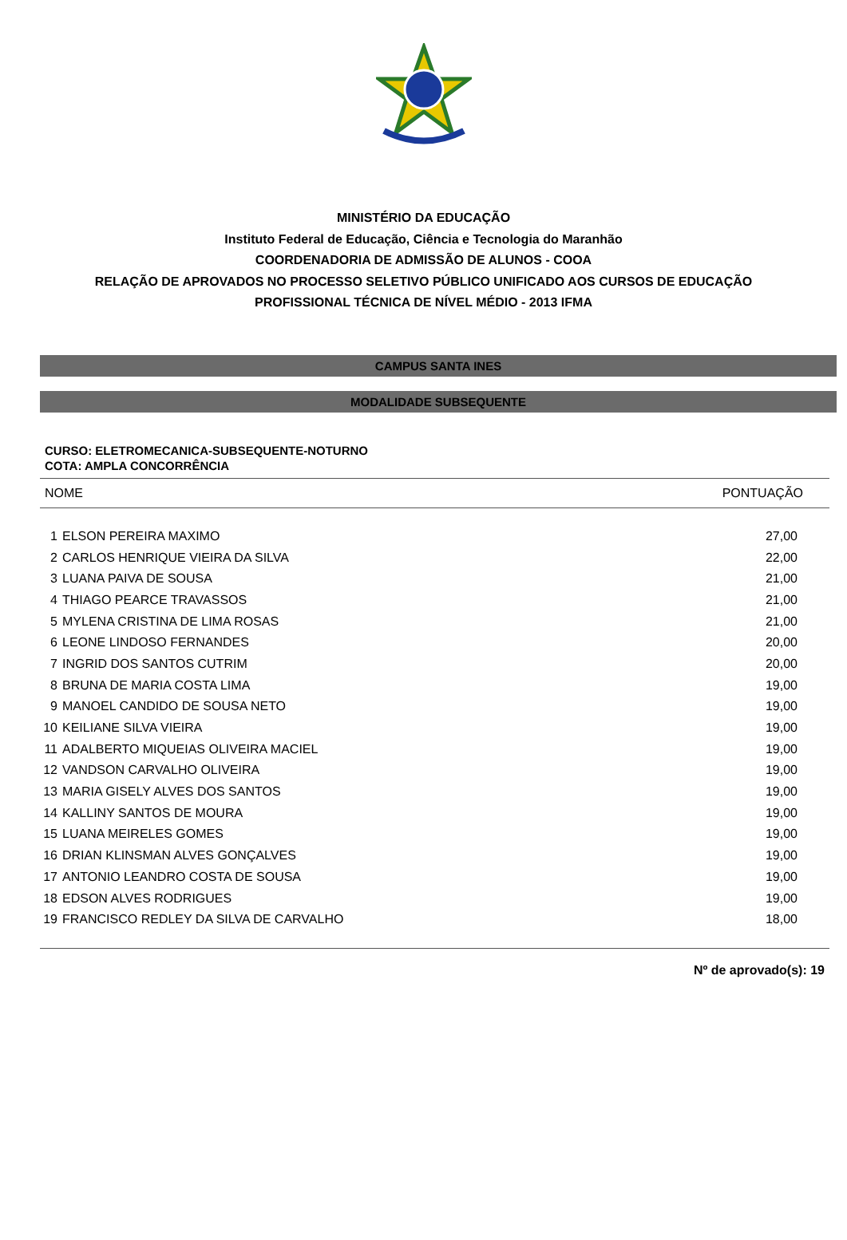MINISTÉRIO DA EDUCAÇÃO
Instituto Federal de Educação, Ciência e Tecnologia do Maranhão
COORDENADORIA DE ADMISSÃO DE ALUNOS - COOA
RELAÇÃO DE APROVADOS NO PROCESSO SELETIVO PÚBLICO UNIFICADO AOS CURSOS DE EDUCAÇÃO
PROFISSIONAL TÉCNICA DE NÍVEL MÉDIO - 2013 IFMA
CAMPUS SANTA INES
MODALIDADE SUBSEQUENTE
CURSO: ELETROMECANICA-SUBSEQUENTE-NOTURNO
COTA: AMPLA CONCORRÊNCIA
| NOME | | PONTUAÇÃO |
| --- | --- | --- |
| 1 | ELSON PEREIRA MAXIMO | 27,00 |
| 2 | CARLOS HENRIQUE VIEIRA DA SILVA | 22,00 |
| 3 | LUANA PAIVA DE SOUSA | 21,00 |
| 4 | THIAGO PEARCE TRAVASSOS | 21,00 |
| 5 | MYLENA CRISTINA DE LIMA ROSAS | 21,00 |
| 6 | LEONE LINDOSO FERNANDES | 20,00 |
| 7 | INGRID DOS SANTOS CUTRIM | 20,00 |
| 8 | BRUNA DE MARIA COSTA LIMA | 19,00 |
| 9 | MANOEL CANDIDO DE SOUSA NETO | 19,00 |
| 10 | KEILIANE SILVA VIEIRA | 19,00 |
| 11 | ADALBERTO MIQUEIAS OLIVEIRA MACIEL | 19,00 |
| 12 | VANDSON CARVALHO OLIVEIRA | 19,00 |
| 13 | MARIA GISELY ALVES DOS SANTOS | 19,00 |
| 14 | KALLINY SANTOS DE MOURA | 19,00 |
| 15 | LUANA MEIRELES GOMES | 19,00 |
| 16 | DRIAN KLINSMAN ALVES GONÇALVES | 19,00 |
| 17 | ANTONIO LEANDRO COSTA DE SOUSA | 19,00 |
| 18 | EDSON ALVES RODRIGUES | 19,00 |
| 19 | FRANCISCO REDLEY DA SILVA DE CARVALHO | 18,00 |
Nº de aprovado(s): 19